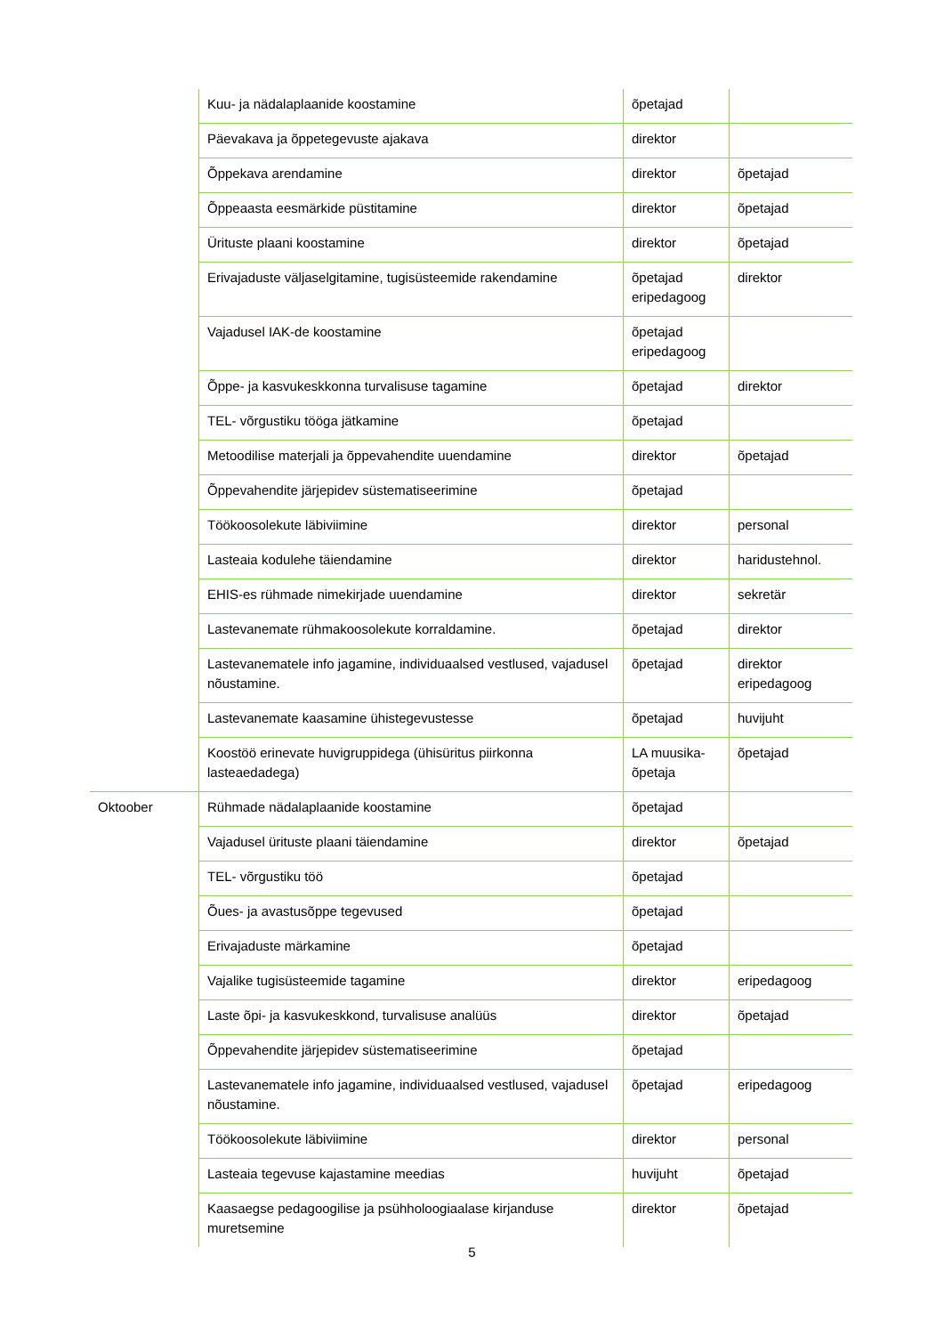| | Kuu- ja nädalaplaanide koostamine | õpetajad | |
| | Päevakava ja õppetegevuste ajakava | direktor | |
| | Õppekava arendamine | direktor | õpetajad |
| | Õppeaasta eesmärkide püstitamine | direktor | õpetajad |
| | Ürituste plaani koostamine | direktor | õpetajad |
| | Erivajaduste väljaselgitamine, tugisüsteemide rakendamine | õpetajad eripedagoog | direktor |
| | Vajadusel IAK-de koostamine | õpetajad eripedagoog | |
| | Õppe- ja kasvukeskkonna turvalisuse tagamine | õpetajad | direktor |
| | TEL- võrgustiku tööga jätkamine | õpetajad | |
| | Metoodilise materjali ja õppevahendite uuendamine | direktor | õpetajad |
| | Õppevahendite järjepidev süstematiseerimine | õpetajad | |
| | Töökoosolekute läbiviimine | direktor | personal |
| | Lasteaia kodulehe täiendamine | direktor | haridustehnol. |
| | EHIS-es rühmade nimekirjade uuendamine | direktor | sekretär |
| | Lastevanemate rühmakoosolekute korraldamine. | õpetajad | direktor |
| | Lastevanematele info jagamine, individuaalsed vestlused, vajadusel nõustamine. | õpetajad | direktor eripedagoog |
| | Lastevanemate kaasamine ühistegevustesse | õpetajad | huvijuht |
| | Koostöö erinevate huvigruppidega (ühisüritus piirkonna lasteaedadega) | LA muusika- õpetaja | õpetajad |
| Oktoober | Rühmade nädalaplaanide koostamine | õpetajad | |
| | Vajadusel ürituste plaani täiendamine | direktor | õpetajad |
| | TEL- võrgustiku töö | õpetajad | |
| | Õues- ja avastusõppe tegevused | õpetajad | |
| | Erivajaduste märkamine | õpetajad | |
| | Vajalike tugisüsteemide tagamine | direktor | eripedagoog |
| | Laste õpi- ja kasvukeskkond, turvalisuse analüüs | direktor | õpetajad |
| | Õppevahendite järjepidev süstematiseerimine | õpetajad | |
| | Lastevanematele info jagamine, individuaalsed vestlused, vajadusel nõustamine. | õpetajad | eripedagoog |
| | Töökoosolekute läbiviimine | direktor | personal |
| | Lasteaia tegevuse kajastamine meedias | huvijuht | õpetajad |
| | Kaasaegse pedagoogilise ja psühholoogiaalase kirjanduse muretsemine | direktor | õpetajad |
5